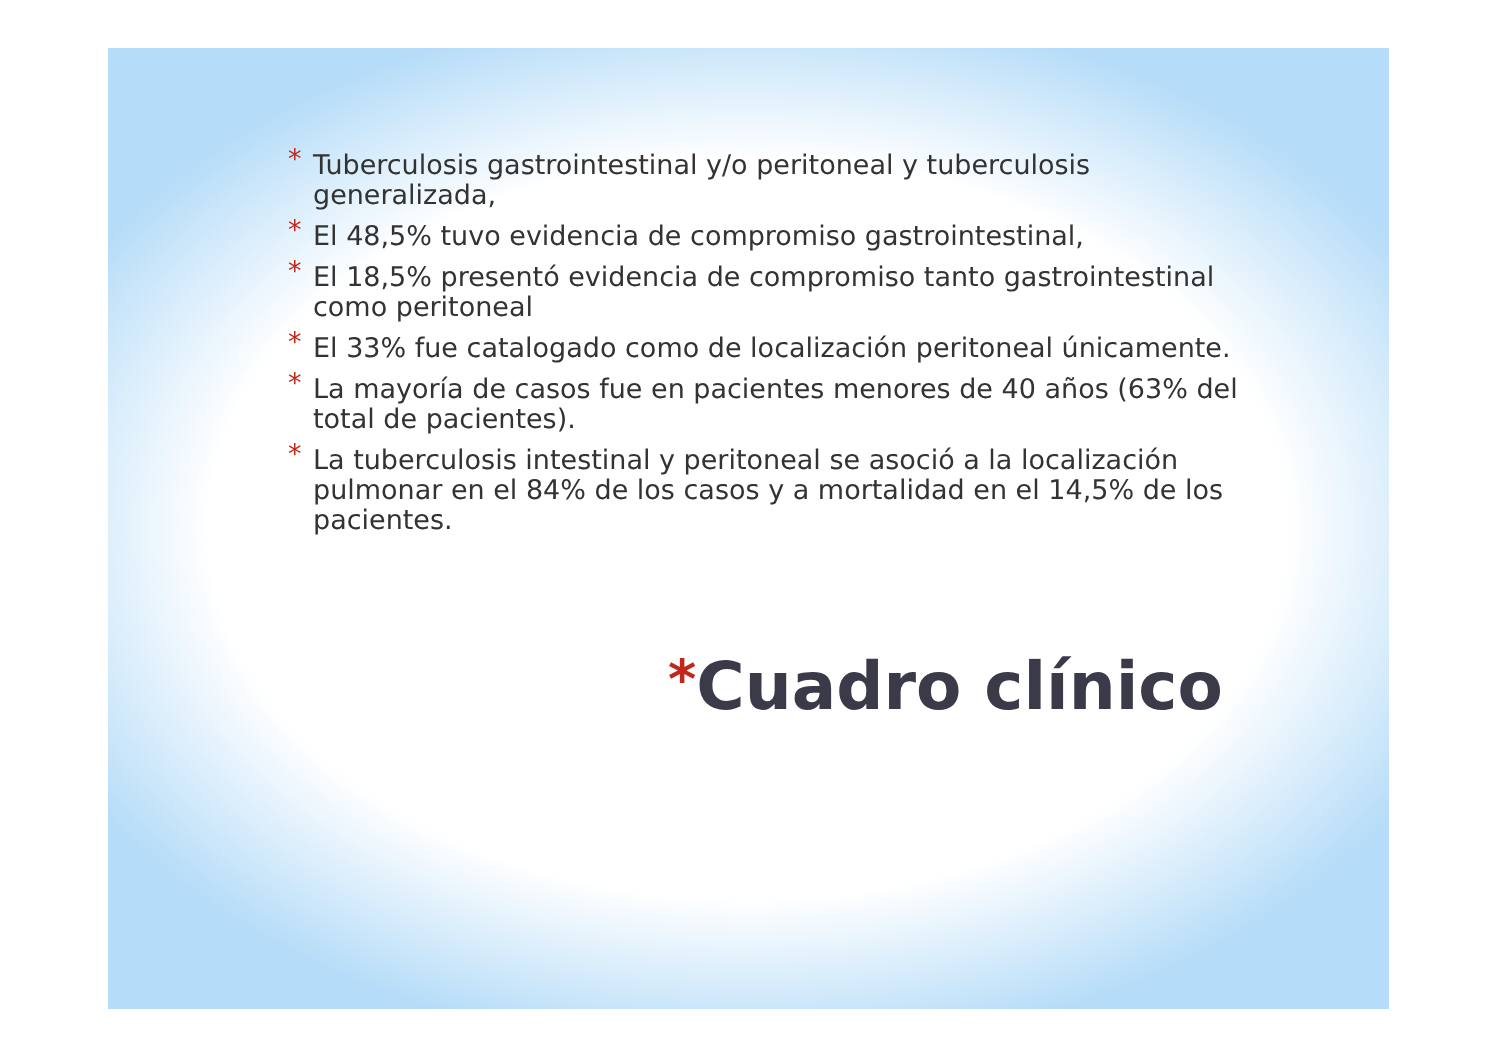* Tuberculosis gastrointestinal y/o peritoneal y tuberculosis generalizada,
* El 48,5% tuvo evidencia de compromiso gastrointestinal,
* El 18,5% presentó evidencia de compromiso tanto gastrointestinal como peritoneal
* El 33% fue catalogado como de localización peritoneal únicamente.
* La mayoría de casos fue en pacientes menores de 40 años (63% del total de pacientes).
* La tuberculosis intestinal y peritoneal se asoció a la localización pulmonar en el 84% de los casos y a mortalidad en el 14,5% de los pacientes.
*Cuadro clínico